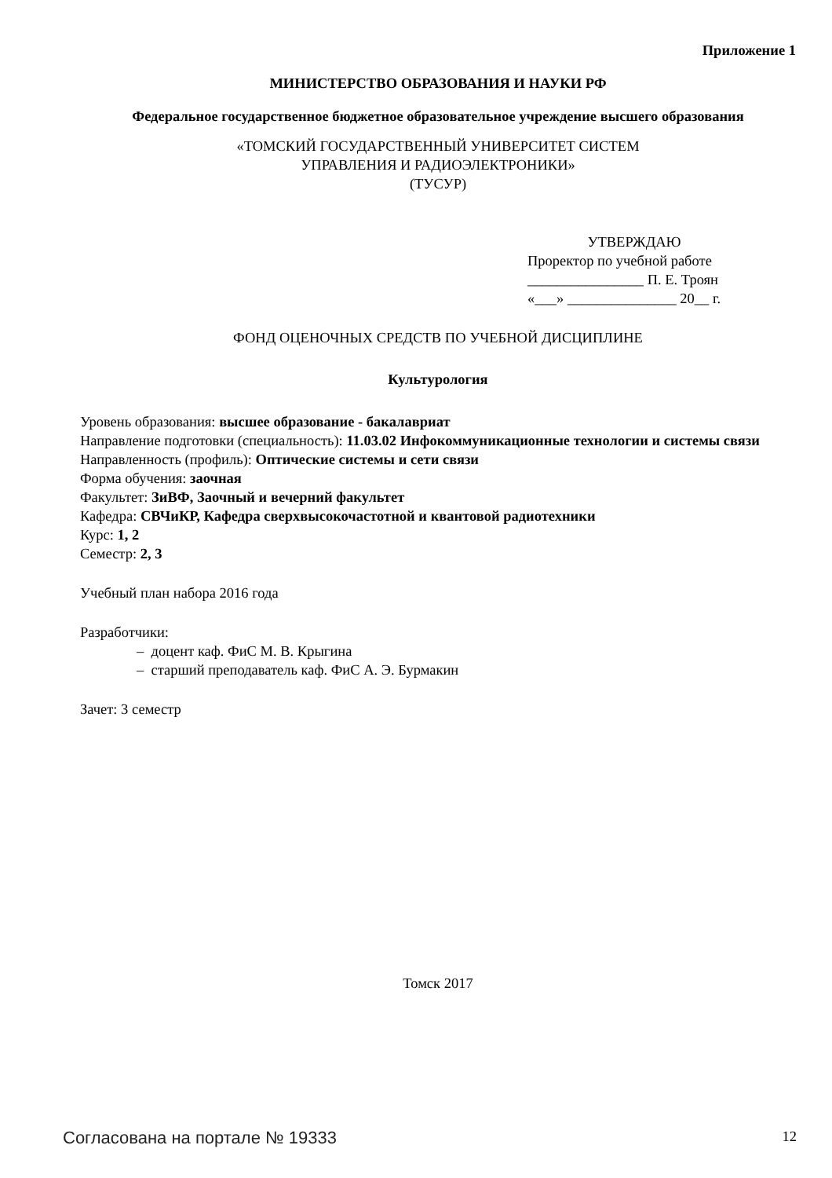Приложение 1
МИНИСТЕРСТВО ОБРАЗОВАНИЯ И НАУКИ РФ
Федеральное государственное бюджетное образовательное учреждение высшего образования
«ТОМСКИЙ ГОСУДАРСТВЕННЫЙ УНИВЕРСИТЕТ СИСТЕМ
УПРАВЛЕНИЯ И РАДИОЭЛЕКТРОНИКИ»
(ТУСУР)
УТВЕРЖДАЮ
Проректор по учебной работе
________________ П. Е. Троян
«___» _______________ 20__ г.
ФОНД ОЦЕНОЧНЫХ СРЕДСТВ ПО УЧЕБНОЙ ДИСЦИПЛИНЕ
Культурология
Уровень образования: высшее образование - бакалавриат
Направление подготовки (специальность): 11.03.02 Инфокоммуникационные технологии и системы связи
Направленность (профиль): Оптические системы и сети связи
Форма обучения: заочная
Факультет: ЗиВФ, Заочный и вечерний факультет
Кафедра: СВЧиКР, Кафедра сверхвысокочастотной и квантовой радиотехники
Курс: 1, 2
Семестр: 2, 3
Учебный план набора 2016 года
Разработчики:
– доцент каф. ФиС М. В. Крыгина
– старший преподаватель каф. ФиС А. Э. Бурмакин
Зачет: 3 семестр
Томск 2017
Согласована на портале № 19333 12